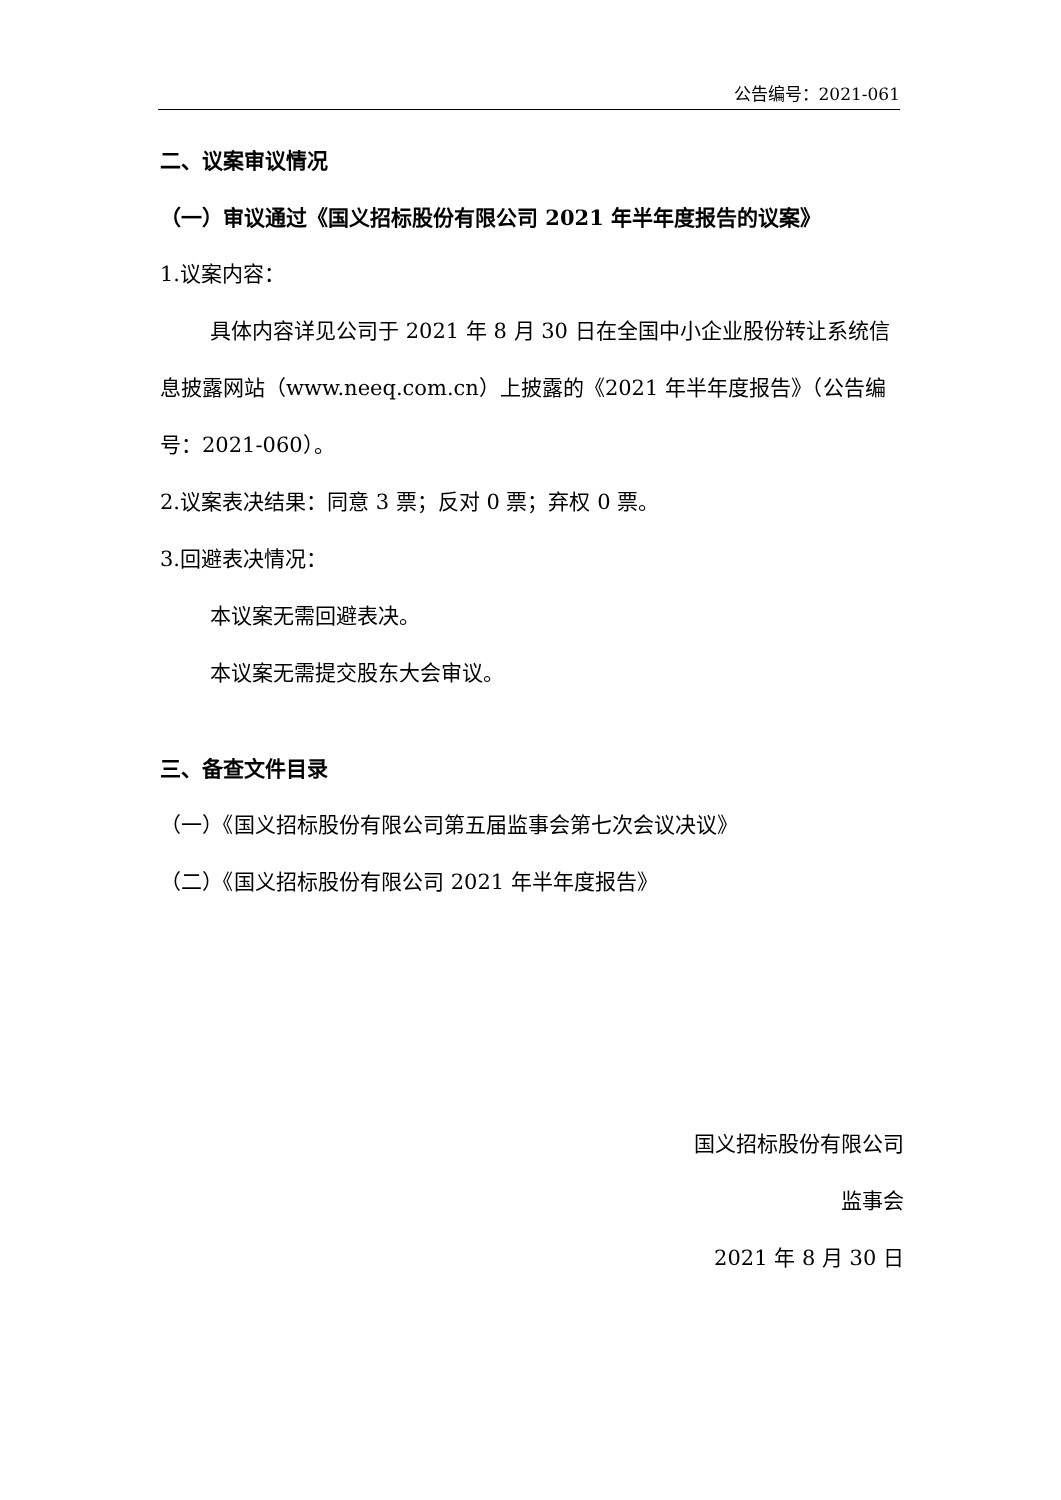公告编号：2021-061
二、议案审议情况
（一）审议通过《国义招标股份有限公司 2021 年半年度报告的议案》
1.议案内容：
具体内容详见公司于 2021 年 8 月 30 日在全国中小企业股份转让系统信息披露网站（www.neeq.com.cn）上披露的《2021 年半年度报告》（公告编号：2021-060）。
2.议案表决结果：同意 3 票；反对 0 票；弃权 0 票。
3.回避表决情况：
本议案无需回避表决。
本议案无需提交股东大会审议。
三、备查文件目录
（一）《国义招标股份有限公司第五届监事会第七次会议决议》
（二）《国义招标股份有限公司 2021 年半年度报告》
国义招标股份有限公司
监事会
2021 年 8 月 30 日